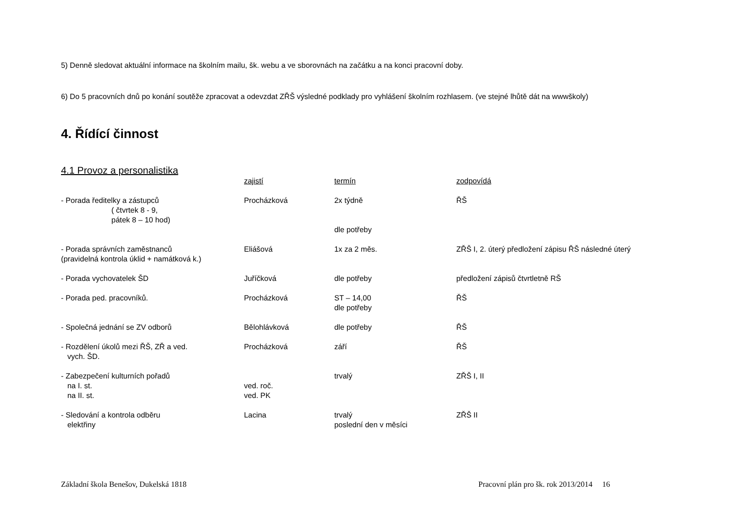5) Denně sledovat aktuální informace na školním mailu, šk. webu a ve sborovnách na začátku a na konci pracovní doby.
6) Do 5 pracovních dnů po konání soutěže zpracovat a odevzdat ZŘŠ výsledné podklady pro vyhlášení školním rozhlasem. (ve stejné lhůtě dát na wwwškoly)
4. Řídící činnost
4.1 Provoz a personalistika
| | zajistí | termín | zodpovídá |
| - Porada ředitelky a zástupců ( čtvrtek 8 - 9, pátek 8 – 10 hod) | Procházková | 2x týdně dle potřeby | ŘŠ |
| - Porada správních zaměstnanců (pravidelná kontrola úklid + namátková k.) | Eliášová | 1x za 2 měs. | ZŘŠ I, 2. úterý předložení zápisu ŘŠ následné úterý |
| - Porada vychovatelek ŠD | Juříčková | dle potřeby | předložení zápisů čtvrtletně RŠ |
| - Porada ped. pracovníků. | Procházková | ST – 14,00 dle potřeby | ŘŠ |
| - Společná jednání se ZV odborů | Bělohlávková | dle potřeby | ŘŠ |
| - Rozdělení úkolů mezi ŘŠ, ZŘ a ved. vych. ŠD. | Procházková | září | ŘŠ |
| - Zabezpečení kulturních pořadů na I. st. na II. st. | ved. roč. ved. PK | trvalý | ZŘŠ I, II |
| - Sledování a kontrola odběru elektřiny | Lacina | trvalý poslední den v měsíci | ZŘŠ II |
Základní škola Benešov, Dukelská 1818 Pracovní plán pro šk. rok 2013/2014 16